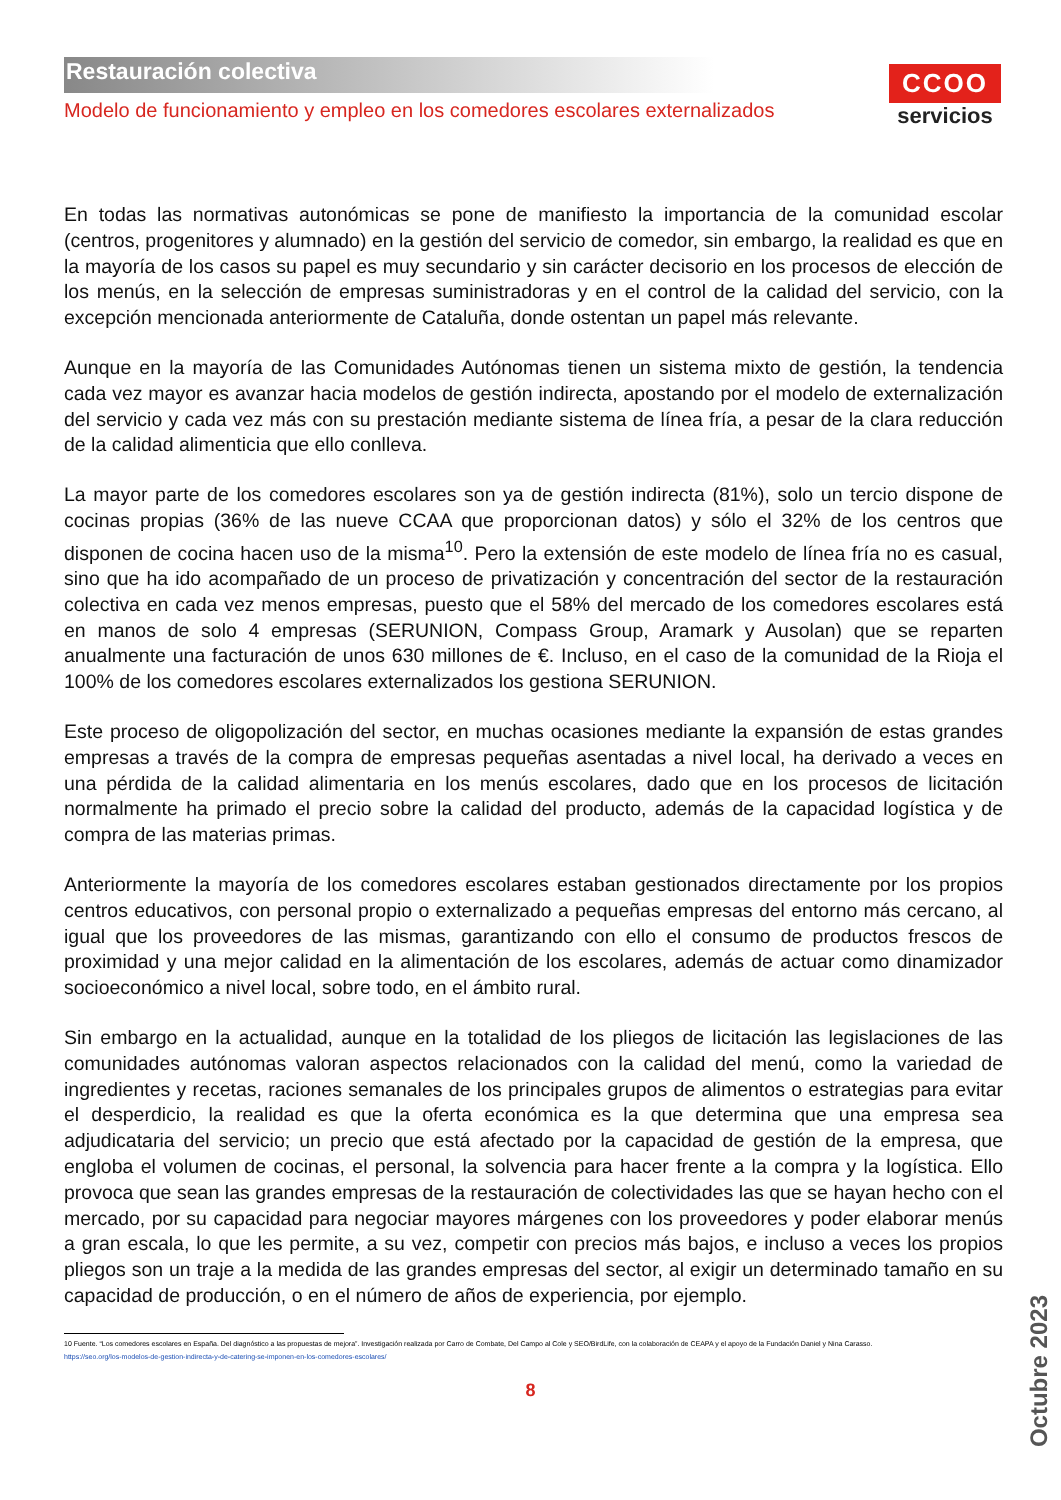Restauración colectiva
Modelo de funcionamiento y empleo en los comedores escolares externalizados
CCOO
servicios
En todas las normativas autonómicas se pone de manifiesto la importancia de la comunidad escolar (centros, progenitores y alumnado) en la gestión del servicio de comedor, sin embargo, la realidad es que en la mayoría de los casos su papel es muy secundario y sin carácter decisorio en los procesos de elección de los menús, en la selección de empresas suministradoras y en el control de la calidad del servicio, con la excepción mencionada anteriormente de Cataluña, donde ostentan un papel más relevante.
Aunque en la mayoría de las Comunidades Autónomas tienen un sistema mixto de gestión, la tendencia cada vez mayor es avanzar hacia modelos de gestión indirecta, apostando por el modelo de externalización del servicio y cada vez más con su prestación mediante sistema de línea fría, a pesar de la clara reducción de la calidad alimenticia que ello conlleva.
La mayor parte de los comedores escolares son ya de gestión indirecta (81%), solo un tercio dispone de cocinas propias (36% de las nueve CCAA que proporcionan datos) y sólo el 32% de los centros que disponen de cocina hacen uso de la misma<sup>10</sup>. Pero la extensión de este modelo de línea fría no es casual, sino que ha ido acompañado de un proceso de privatización y concentración del sector de la restauración colectiva en cada vez menos empresas, puesto que el 58% del mercado de los comedores escolares está en manos de solo 4 empresas (SERUNION, Compass Group, Aramark y Ausolan) que se reparten anualmente una facturación de unos 630 millones de €. Incluso, en el caso de la comunidad de la Rioja el 100% de los comedores escolares externalizados los gestiona SERUNION.
Este proceso de oligopolización del sector, en muchas ocasiones mediante la expansión de estas grandes empresas a través de la compra de empresas pequeñas asentadas a nivel local, ha derivado a veces en una pérdida de la calidad alimentaria en los menús escolares, dado que en los procesos de licitación normalmente ha primado el precio sobre la calidad del producto, además de la capacidad logística y de compra de las materias primas.
Anteriormente la mayoría de los comedores escolares estaban gestionados directamente por los propios centros educativos, con personal propio o externalizado a pequeñas empresas del entorno más cercano, al igual que los proveedores de las mismas, garantizando con ello el consumo de productos frescos de proximidad y una mejor calidad en la alimentación de los escolares, además de actuar como dinamizador socioeconómico a nivel local, sobre todo, en el ámbito rural.
Sin embargo en la actualidad, aunque en la totalidad de los pliegos de licitación las legislaciones de las comunidades autónomas valoran aspectos relacionados con la calidad del menú, como la variedad de ingredientes y recetas, raciones semanales de los principales grupos de alimentos o estrategias para evitar el desperdicio, la realidad es que la oferta económica es la que determina que una empresa sea adjudicataria del servicio; un precio que está afectado por la capacidad de gestión de la empresa, que engloba el volumen de cocinas, el personal, la solvencia para hacer frente a la compra y la logística. Ello provoca que sean las grandes empresas de la restauración de colectividades las que se hayan hecho con el mercado, por su capacidad para negociar mayores márgenes con los proveedores y poder elaborar menús a gran escala, lo que les permite, a su vez, competir con precios más bajos, e incluso a veces los propios pliegos son un traje a la medida de las grandes empresas del sector, al exigir un determinado tamaño en su capacidad de producción, o en el número de años de experiencia, por ejemplo.
10 Fuente. “Los comedores escolares en España. Del diagnóstico a las propuestas de mejora”. Investigación realizada por Carro de Combate, Del Campo al Cole y SEO/BirdLife, con la colaboración de CEAPA y el apoyo de la Fundación Daniel y Nina Carasso.
https://seo.org/los-modelos-de-gestion-indirecta-y-de-catering-se-imponen-en-los-comedores-escolares/
8
Octubre 2023